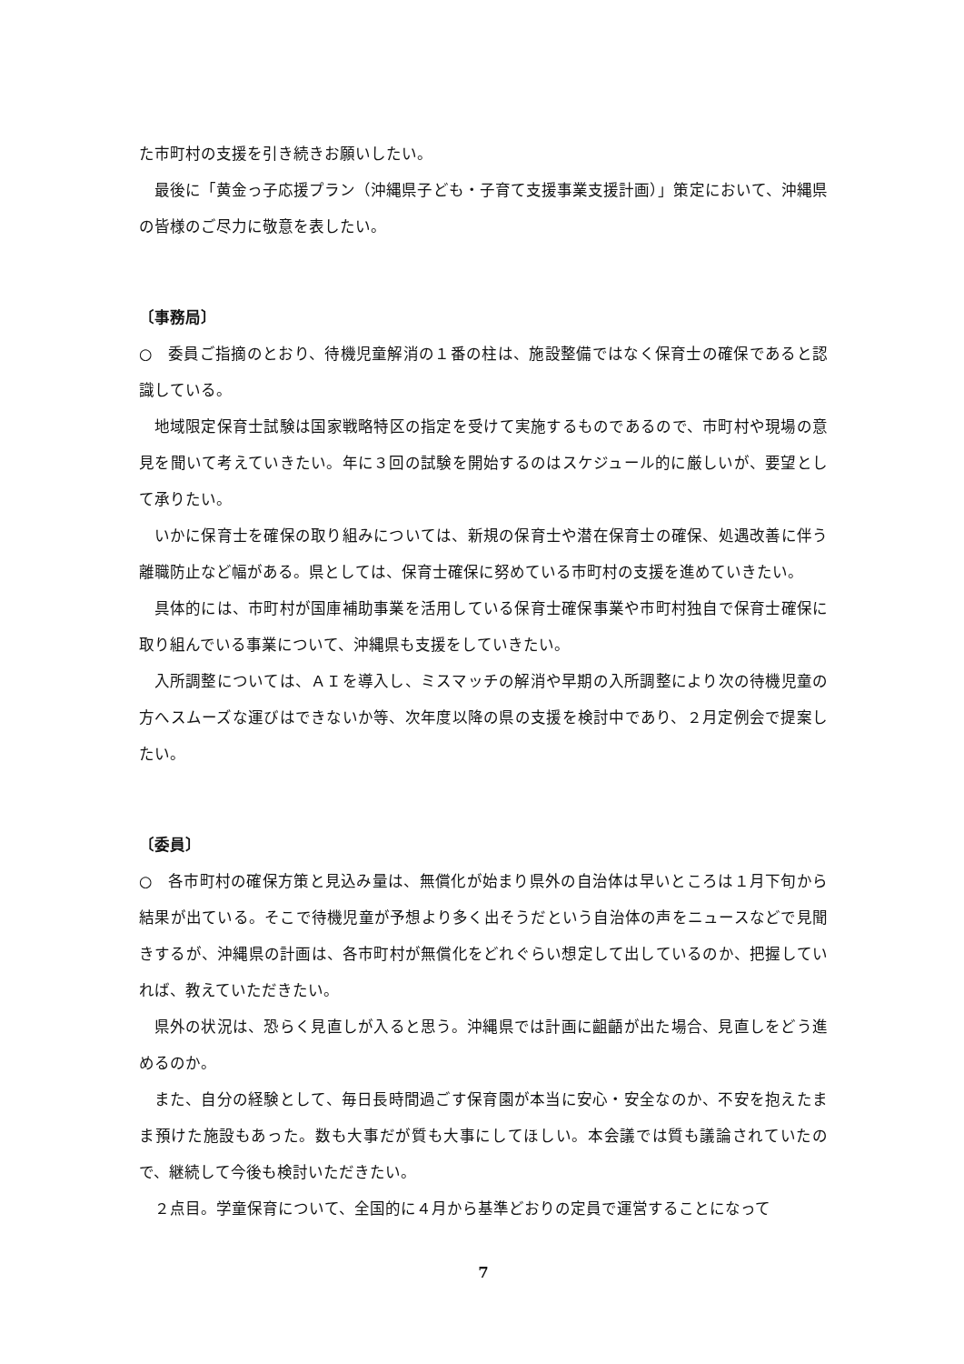た市町村の支援を引き続きお願いしたい。
最後に「黄金っ子応援プラン（沖縄県子ども・子育て支援事業支援計画）」策定において、沖縄県の皆様のご尽力に敬意を表したい。
〔事務局〕
○　委員ご指摘のとおり、待機児童解消の１番の柱は、施設整備ではなく保育士の確保であると認識している。
地域限定保育士試験は国家戦略特区の指定を受けて実施するものであるので、市町村や現場の意見を聞いて考えていきたい。年に３回の試験を開始するのはスケジュール的に厳しいが、要望として承りたい。
いかに保育士を確保の取り組みについては、新規の保育士や潜在保育士の確保、処遇改善に伴う離職防止など幅がある。県としては、保育士確保に努めている市町村の支援を進めていきたい。
具体的には、市町村が国庫補助事業を活用している保育士確保事業や市町村独自で保育士確保に取り組んでいる事業について、沖縄県も支援をしていきたい。
入所調整については、ＡＩを導入し、ミスマッチの解消や早期の入所調整により次の待機児童の方へスムーズな運びはできないか等、次年度以降の県の支援を検討中であり、２月定例会で提案したい。
〔委員〕
○　各市町村の確保方策と見込み量は、無償化が始まり県外の自治体は早いところは１月下旬から結果が出ている。そこで待機児童が予想より多く出そうだという自治体の声をニュースなどで見聞きするが、沖縄県の計画は、各市町村が無償化をどれぐらい想定して出しているのか、把握していれば、教えていただきたい。
県外の状況は、恐らく見直しが入ると思う。沖縄県では計画に齟齬が出た場合、見直しをどう進めるのか。
また、自分の経験として、毎日長時間過ごす保育園が本当に安心・安全なのか、不安を抱えたまま預けた施設もあった。数も大事だが質も大事にしてほしい。本会議では質も議論されていたので、継続して今後も検討いただきたい。
２点目。学童保育について、全国的に４月から基準どおりの定員で運営することになって
7